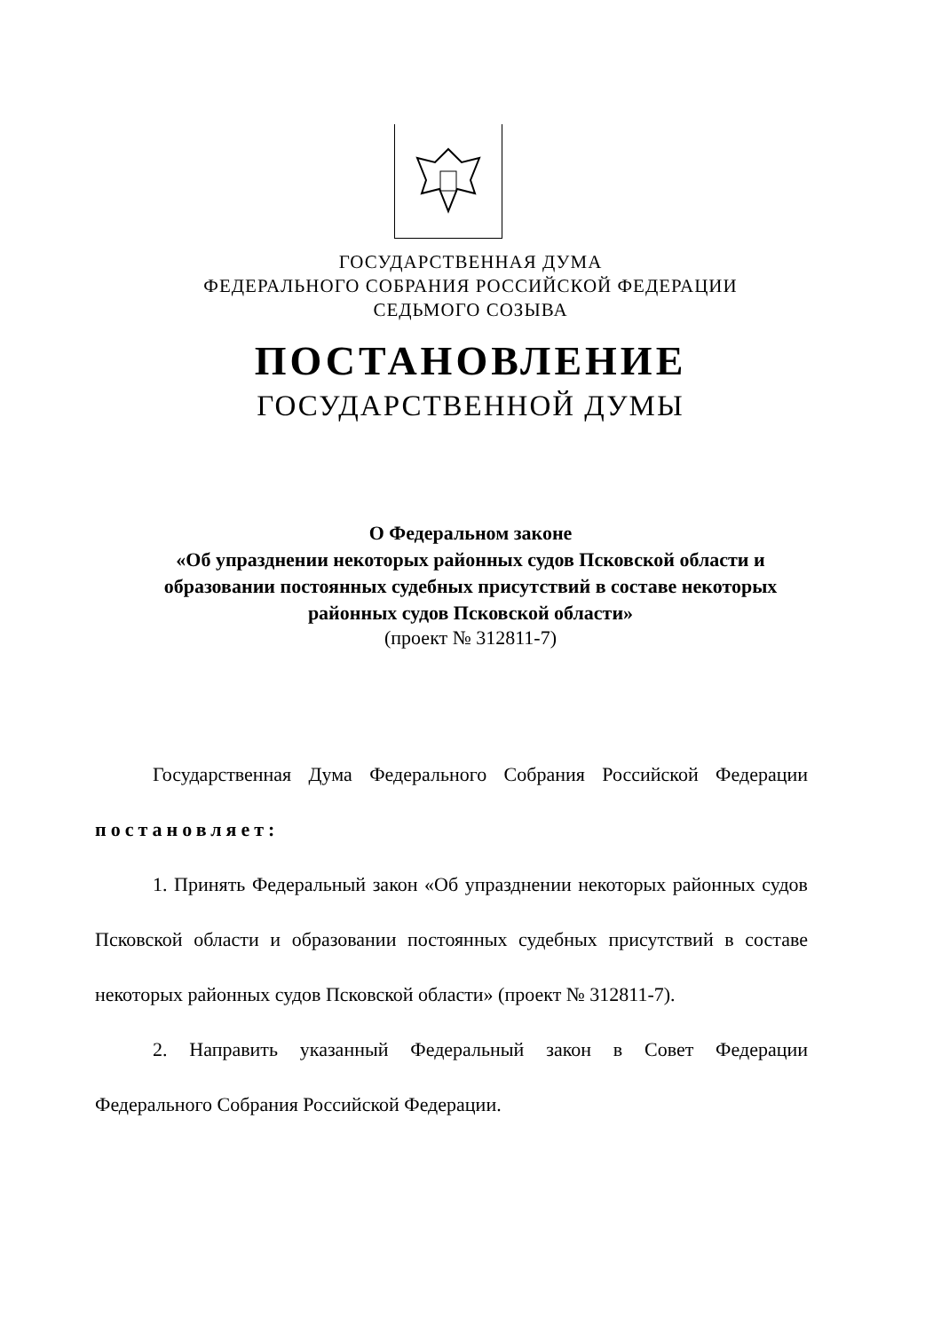ГОСУДАРСТВЕННАЯ ДУМА
ФЕДЕРАЛЬНОГО СОБРАНИЯ РОССИЙСКОЙ ФЕДЕРАЦИИ
СЕДЬМОГО СОЗЫВА
ПОСТАНОВЛЕНИЕ
ГОСУДАРСТВЕННОЙ ДУМЫ
О Федеральном законе
«Об упразднении некоторых районных судов Псковской области и
образовании постоянных судебных присутствий в составе некоторых
районных судов Псковской области»
(проект № 312811-7)
Государственная Дума Федерального Собрания Российской Федерации постановляет:
1. Принять Федеральный закон «Об упразднении некоторых районных судов Псковской области и образовании постоянных судебных присутствий в составе некоторых районных судов Псковской области» (проект № 312811-7).
2. Направить указанный Федеральный закон в Совет Федерации Федерального Собрания Российской Федерации.